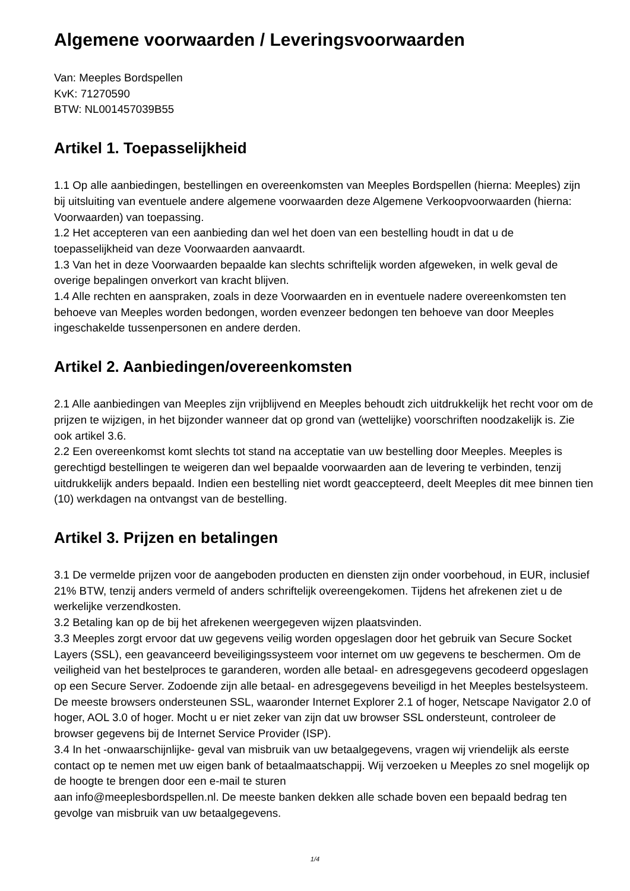Algemene voorwaarden / Leveringsvoorwaarden
Van: Meeples Bordspellen
KvK: 71270590
BTW: NL001457039B55
Artikel 1. Toepasselijkheid
1.1 Op alle aanbiedingen, bestellingen en overeenkomsten van Meeples Bordspellen (hierna: Meeples) zijn bij uitsluiting van eventuele andere algemene voorwaarden deze Algemene Verkoopvoorwaarden (hierna: Voorwaarden) van toepassing.
1.2 Het accepteren van een aanbieding dan wel het doen van een bestelling houdt in dat u de toepasselijkheid van deze Voorwaarden aanvaardt.
1.3 Van het in deze Voorwaarden bepaalde kan slechts schriftelijk worden afgeweken, in welk geval de overige bepalingen onverkort van kracht blijven.
1.4 Alle rechten en aanspraken, zoals in deze Voorwaarden en in eventuele nadere overeenkomsten ten behoeve van Meeples worden bedongen, worden evenzeer bedongen ten behoeve van door Meeples ingeschakelde tussenpersonen en andere derden.
Artikel 2. Aanbiedingen/overeenkomsten
2.1 Alle aanbiedingen van Meeples zijn vrijblijvend en Meeples behoudt zich uitdrukkelijk het recht voor om de prijzen te wijzigen, in het bijzonder wanneer dat op grond van (wettelijke) voorschriften noodzakelijk is. Zie ook artikel 3.6.
2.2 Een overeenkomst komt slechts tot stand na acceptatie van uw bestelling door Meeples. Meeples is gerechtigd bestellingen te weigeren dan wel bepaalde voorwaarden aan de levering te verbinden, tenzij uitdrukkelijk anders bepaald. Indien een bestelling niet wordt geaccepteerd, deelt Meeples dit mee binnen tien (10) werkdagen na ontvangst van de bestelling.
Artikel 3. Prijzen en betalingen
3.1 De vermelde prijzen voor de aangeboden producten en diensten zijn onder voorbehoud, in EUR, inclusief 21% BTW, tenzij anders vermeld of anders schriftelijk overeengekomen. Tijdens het afrekenen ziet u de werkelijke verzendkosten.
3.2 Betaling kan op de bij het afrekenen weergegeven wijzen plaatsvinden.
3.3 Meeples zorgt ervoor dat uw gegevens veilig worden opgeslagen door het gebruik van Secure Socket Layers (SSL), een geavanceerd beveiligingssysteem voor internet om uw gegevens te beschermen. Om de veiligheid van het bestelproces te garanderen, worden alle betaal- en adresgegevens gecodeerd opgeslagen op een Secure Server. Zodoende zijn alle betaal- en adresgegevens beveiligd in het Meeples bestelsysteem. De meeste browsers ondersteunen SSL, waaronder Internet Explorer 2.1 of hoger, Netscape Navigator 2.0 of hoger, AOL 3.0 of hoger. Mocht u er niet zeker van zijn dat uw browser SSL ondersteunt, controleer de browser gegevens bij de Internet Service Provider (ISP).
3.4 In het -onwaarschijnlijke- geval van misbruik van uw betaalgegevens, vragen wij vriendelijk als eerste contact op te nemen met uw eigen bank of betaalmaatschappij. Wij verzoeken u Meeples zo snel mogelijk op de hoogte te brengen door een e-mail te sturen
aan info@meeplesbordspellen.nl. De meeste banken dekken alle schade boven een bepaald bedrag ten gevolge van misbruik van uw betaalgegevens.
1/4